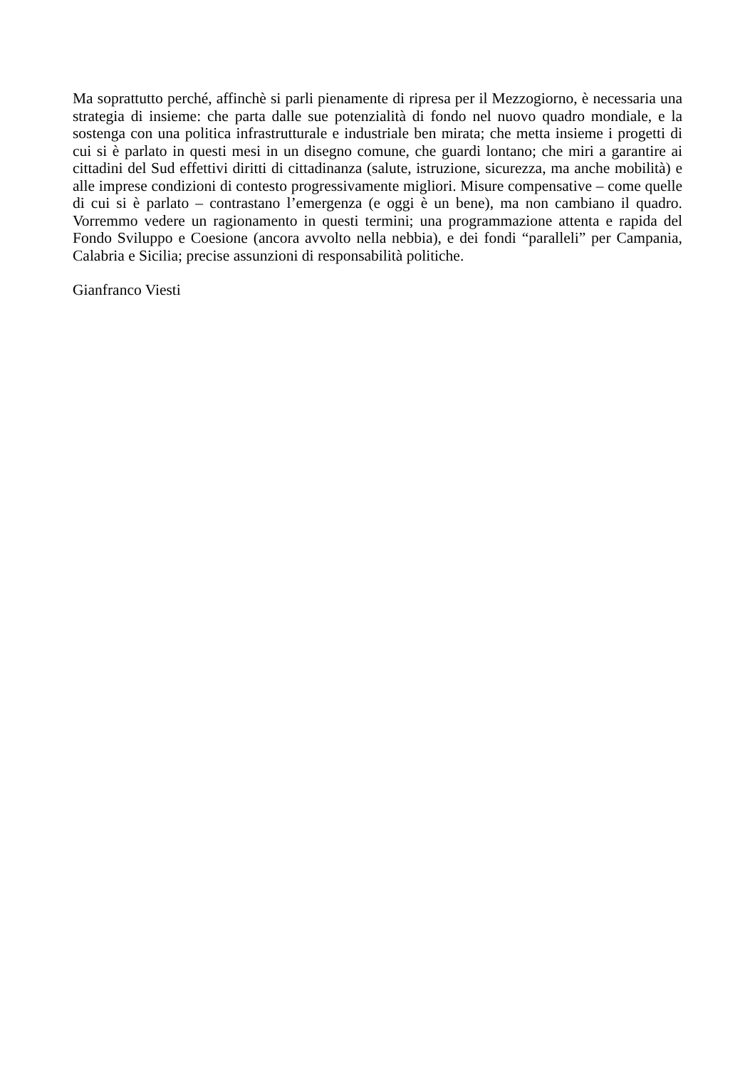Ma soprattutto perché, affinchè si parli pienamente di ripresa per il Mezzogiorno, è necessaria una strategia di insieme: che parta dalle sue potenzialità di fondo nel nuovo quadro mondiale, e la sostenga con una politica infrastrutturale e industriale ben mirata; che metta insieme i progetti di cui si è parlato in questi mesi in un disegno comune, che guardi lontano; che miri a garantire ai cittadini del Sud effettivi diritti di cittadinanza (salute, istruzione, sicurezza, ma anche mobilità) e alle imprese condizioni di contesto progressivamente migliori. Misure compensative – come quelle di cui si è parlato – contrastano l’emergenza (e oggi è un bene), ma non cambiano il quadro. Vorremmo vedere un ragionamento in questi termini; una programmazione attenta e rapida del Fondo Sviluppo e Coesione (ancora avvolto nella nebbia), e dei fondi “paralleli” per Campania, Calabria e Sicilia; precise assunzioni di responsabilità politiche.
Gianfranco Viesti